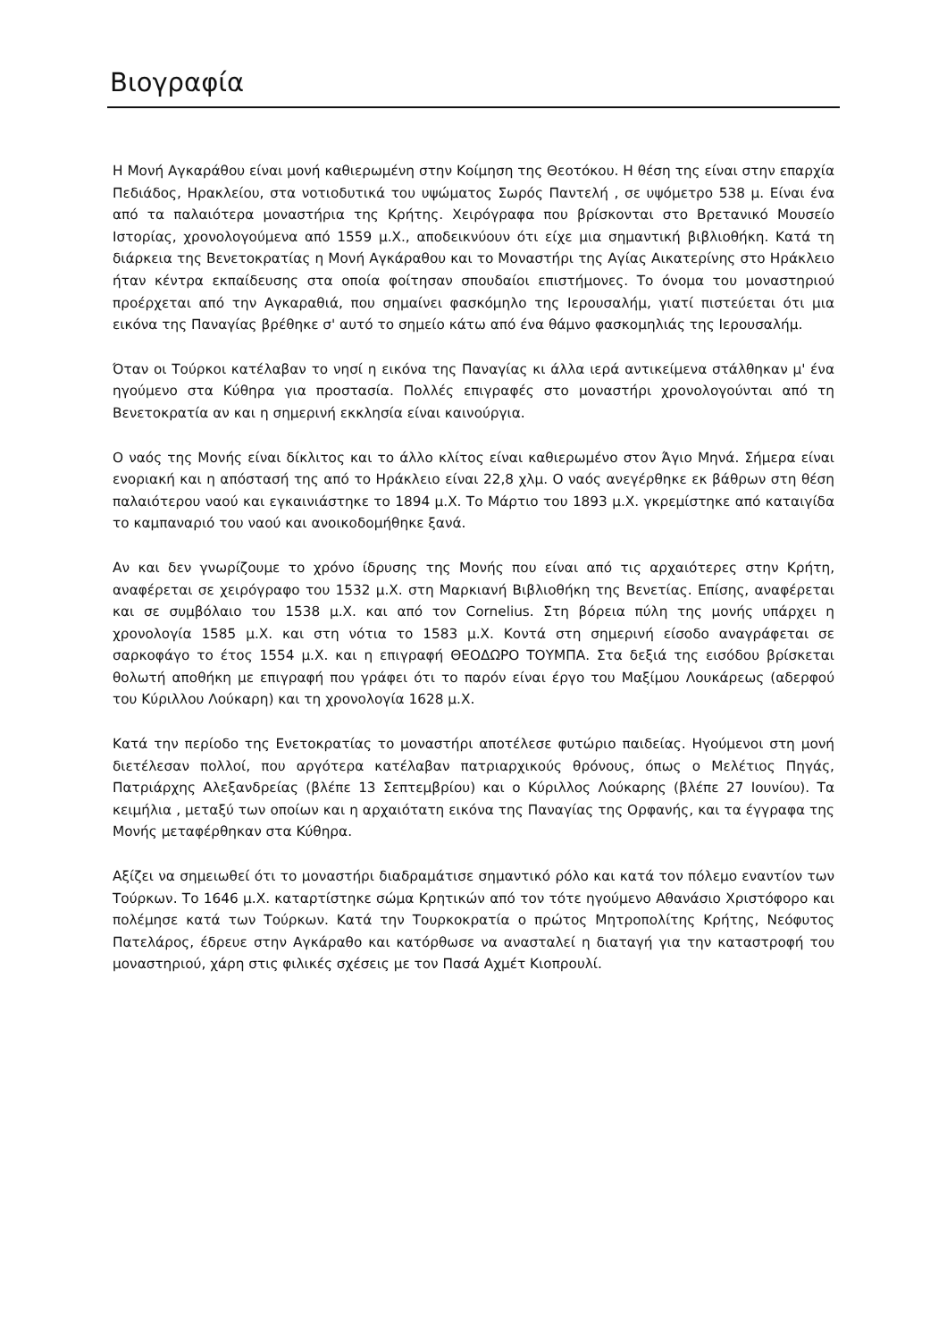Βιογραφία
Η Μονή Αγκαράθου είναι μονή καθιερωμένη στην Κοίμηση της Θεοτόκου. Η θέση της είναι στην επαρχία Πεδιάδος, Ηρακλείου, στα νοτιοδυτικά του υψώματος Σωρός Παντελή , σε υψόμετρο 538 μ. Είναι ένα από τα παλαιότερα μοναστήρια της Κρήτης. Χειρόγραφα που βρίσκονται στο Βρετανικό Μουσείο Ιστορίας, χρονολογούμενα από 1559 μ.Χ., αποδεικνύουν ότι είχε μια σημαντική βιβλιοθήκη. Κατά τη διάρκεια της Βενετοκρατίας η Μονή Αγκάραθου και το Μοναστήρι της Αγίας Αικατερίνης στο Ηράκλειο ήταν κέντρα εκπαίδευσης στα οποία φοίτησαν σπουδαίοι επιστήμονες. Το όνομα του μοναστηριού προέρχεται από την Αγκαραθιά, που σημαίνει φασκόμηλο της Ιερουσαλήμ, γιατί πιστεύεται ότι μια εικόνα της Παναγίας βρέθηκε σ' αυτό το σημείο κάτω από ένα θάμνο φασκομηλιάς της Ιερουσαλήμ.
Όταν οι Τούρκοι κατέλαβαν το νησί η εικόνα της Παναγίας κι άλλα ιερά αντικείμενα στάλθηκαν μ' ένα ηγούμενο στα Κύθηρα για προστασία. Πολλές επιγραφές στο μοναστήρι χρονολογούνται από τη Βενετοκρατία αν και η σημερινή εκκλησία είναι καινούργια.
Ο ναός της Μονής είναι δίκλιτος και το άλλο κλίτος είναι καθιερωμένο στον Άγιο Μηνά. Σήμερα είναι ενοριακή και η απόστασή της από το Ηράκλειο είναι 22,8 χλμ. Ο ναός ανεγέρθηκε εκ βάθρων στη θέση παλαιότερου ναού και εγκαινιάστηκε το 1894 μ.Χ. Το Μάρτιο του 1893 μ.Χ. γκρεμίστηκε από καταιγίδα το καμπαναριό του ναού και ανοικοδομήθηκε ξανά.
Αν και δεν γνωρίζουμε το χρόνο ίδρυσης της Μονής που είναι από τις αρχαιότερες στην Κρήτη, αναφέρεται σε χειρόγραφο του 1532 μ.Χ. στη Μαρκιανή Βιβλιοθήκη της Βενετίας. Επίσης, αναφέρεται και σε συμβόλαιο του 1538 μ.Χ. και από τον Cornelius. Στη βόρεια πύλη της μονής υπάρχει η χρονολογία 1585 μ.Χ. και στη νότια το 1583 μ.Χ. Κοντά στη σημερινή είσοδο αναγράφεται σε σαρκοφάγο το έτος 1554 μ.Χ. και η επιγραφή ΘΕΟΔΩΡΟ ΤΟΥΜΠΑ. Στα δεξιά της εισόδου βρίσκεται θολωτή αποθήκη με επιγραφή που γράφει ότι το παρόν είναι έργο του Μαξίμου Λουκάρεως (αδερφού του Κύριλλου Λούκαρη) και τη χρονολογία 1628 μ.Χ.
Κατά την περίοδο της Ενετοκρατίας το μοναστήρι αποτέλεσε φυτώριο παιδείας. Ηγούμενοι στη μονή διετέλεσαν πολλοί, που αργότερα κατέλαβαν πατριαρχικούς θρόνους, όπως ο Μελέτιος Πηγάς, Πατριάρχης Αλεξανδρείας (βλέπε 13 Σεπτεμβρίου) και ο Κύριλλος Λούκαρης (βλέπε 27 Ιουνίου). Τα κειμήλια , μεταξύ των οποίων και η αρχαιότατη εικόνα της Παναγίας της Ορφανής, και τα έγγραφα της Μονής μεταφέρθηκαν στα Κύθηρα.
Αξίζει να σημειωθεί ότι το μοναστήρι διαδραμάτισε σημαντικό ρόλο και κατά τον πόλεμο εναντίον των Τούρκων. Το 1646 μ.Χ. καταρτίστηκε σώμα Κρητικών από τον τότε ηγούμενο Αθανάσιο Χριστόφορο και πολέμησε κατά των Τούρκων. Κατά την Τουρκοκρατία ο πρώτος Μητροπολίτης Κρήτης, Νεόφυτος Πατελάρος, έδρευε στην Αγκάραθο και κατόρθωσε να ανασταλεί η διαταγή για την καταστροφή του μοναστηριού, χάρη στις φιλικές σχέσεις με τον Πασά Αχμέτ Κιοπρουλί.